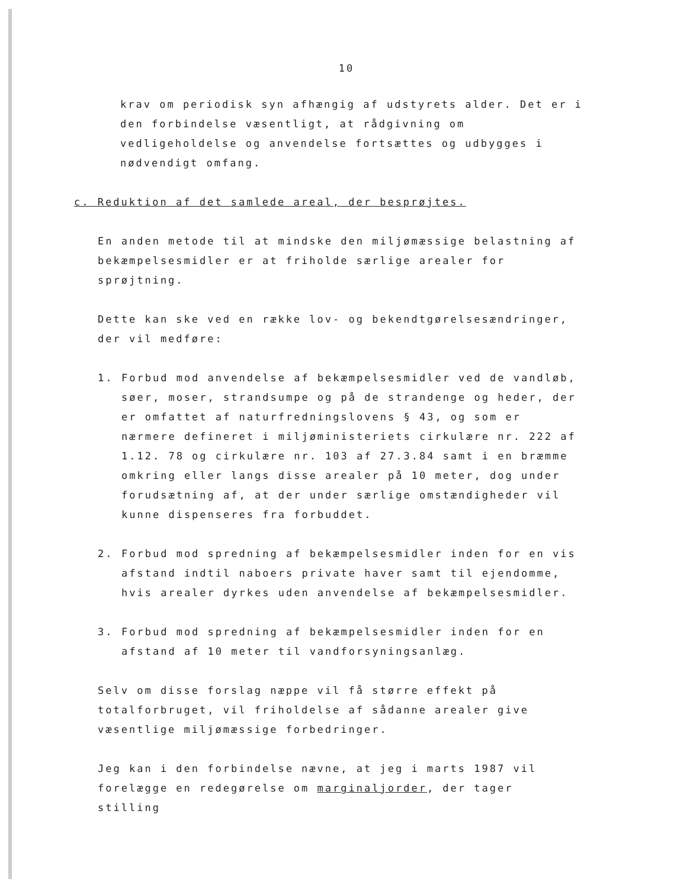10
krav om periodisk syn afhængig af udstyrets alder. Det er i den forbindelse væsentligt, at rådgivning om vedligeholdelse og anvendelse fortsættes og udbygges i nødvendigt omfang.
c. Reduktion af det samlede areal, der besprøjtes.
En anden metode til at mindske den miljømæssige belastning af bekæmpelsesmidler er at friholde særlige arealer for sprøjtning.
Dette kan ske ved en række lov- og bekendtgørelsesændringer, der vil medføre:
1. Forbud mod anvendelse af bekæmpelsesmidler ved de vandløb, søer, moser, strandsumpe og på de strandenge og heder, der er omfattet af naturfredningslovens § 43, og som er nærmere defineret i miljøministeriets cirkulære nr. 222 af 1.12. 78 og cirkulære nr. 103 af 27.3.84 samt i en bræmme omkring eller langs disse arealer på 10 meter, dog under forudsætning af, at der under særlige omstændigheder vil kunne dispenseres fra forbuddet.
2. Forbud mod spredning af bekæmpelsesmidler inden for en vis afstand indtil naboers private haver samt til ejendomme, hvis arealer dyrkes uden anvendelse af bekæmpelsesmidler.
3. Forbud mod spredning af bekæmpelsesmidler inden for en afstand af 10 meter til vandforsyningsanlæg.
Selv om disse forslag næppe vil få større effekt på totalforbruget, vil friholdelse af sådanne arealer give væsentlige miljømæssige forbedringer.
Jeg kan i den forbindelse nævne, at jeg i marts 1987 vil forelægge en redegørelse om marginaljorder, der tager stilling